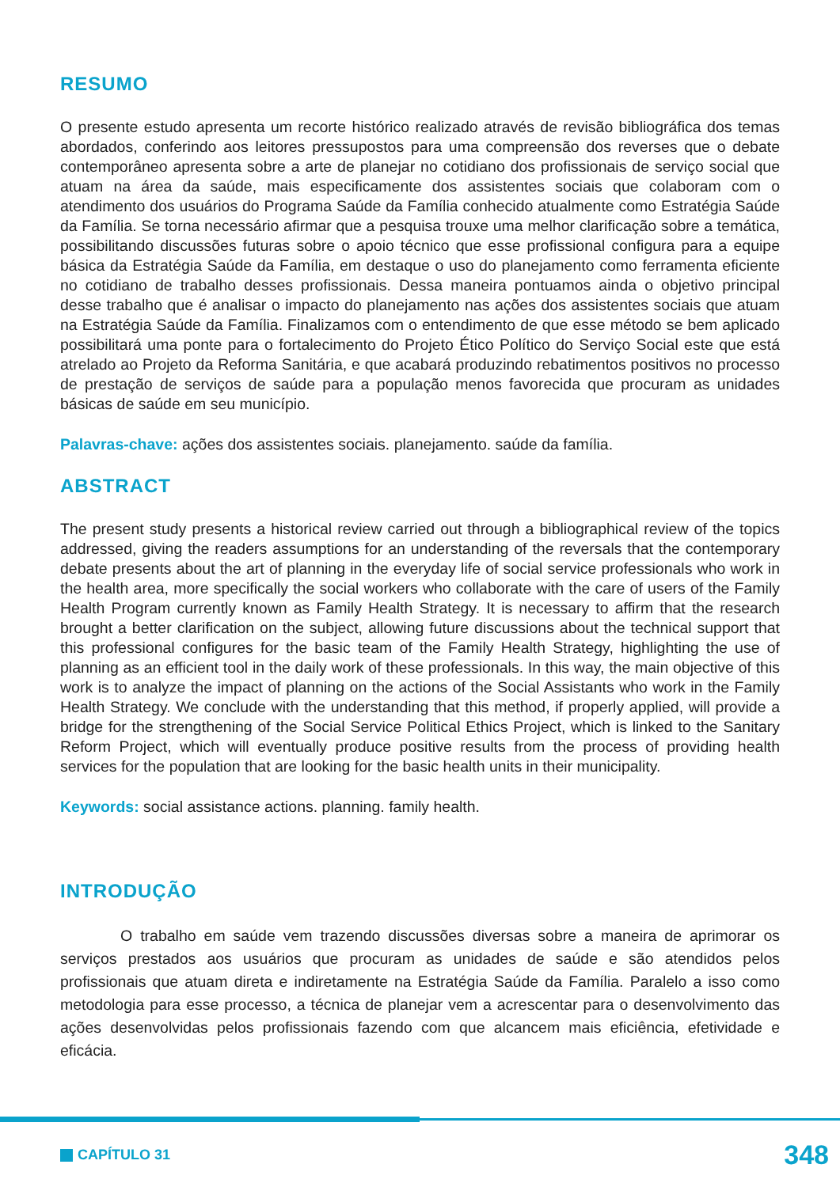RESUMO
O presente estudo apresenta um recorte histórico realizado através de revisão bibliográfica dos temas abordados, conferindo aos leitores pressupostos para uma compreensão dos reverses que o debate contemporâneo apresenta sobre a arte de planejar no cotidiano dos profissionais de serviço social que atuam na área da saúde, mais especificamente dos assistentes sociais que colaboram com o atendimento dos usuários do Programa Saúde da Família conhecido atualmente como Estratégia Saúde da Família. Se torna necessário afirmar que a pesquisa trouxe uma melhor clarificação sobre a temática, possibilitando discussões futuras sobre o apoio técnico que esse profissional configura para a equipe básica da Estratégia Saúde da Família, em destaque o uso do planejamento como ferramenta eficiente no cotidiano de trabalho desses profissionais. Dessa maneira pontuamos ainda o objetivo principal desse trabalho que é analisar o impacto do planejamento nas ações dos assistentes sociais que atuam na Estratégia Saúde da Família. Finalizamos com o entendimento de que esse método se bem aplicado possibilitará uma ponte para o fortalecimento do Projeto Ético Político do Serviço Social este que está atrelado ao Projeto da Reforma Sanitária, e que acabará produzindo rebatimentos positivos no processo de prestação de serviços de saúde para a população menos favorecida que procuram as unidades básicas de saúde em seu município.
Palavras-chave: ações dos assistentes sociais. planejamento. saúde da família.
ABSTRACT
The present study presents a historical review carried out through a bibliographical review of the topics addressed, giving the readers assumptions for an understanding of the reversals that the contemporary debate presents about the art of planning in the everyday life of social service professionals who work in the health area, more specifically the social workers who collaborate with the care of users of the Family Health Program currently known as Family Health Strategy. It is necessary to affirm that the research brought a better clarification on the subject, allowing future discussions about the technical support that this professional configures for the basic team of the Family Health Strategy, highlighting the use of planning as an efficient tool in the daily work of these professionals. In this way, the main objective of this work is to analyze the impact of planning on the actions of the Social Assistants who work in the Family Health Strategy. We conclude with the understanding that this method, if properly applied, will provide a bridge for the strengthening of the Social Service Political Ethics Project, which is linked to the Sanitary Reform Project, which will eventually produce positive results from the process of providing health services for the population that are looking for the basic health units in their municipality.
Keywords: social assistance actions. planning. family health.
INTRODUÇÃO
O trabalho em saúde vem trazendo discussões diversas sobre a maneira de aprimorar os serviços prestados aos usuários que procuram as unidades de saúde e são atendidos pelos profissionais que atuam direta e indiretamente na Estratégia Saúde da Família. Paralelo a isso como metodologia para esse processo, a técnica de planejar vem a acrescentar para o desenvolvimento das ações desenvolvidas pelos profissionais fazendo com que alcancem mais eficiência, efetividade e eficácia.
CAPÍTULO 31 348